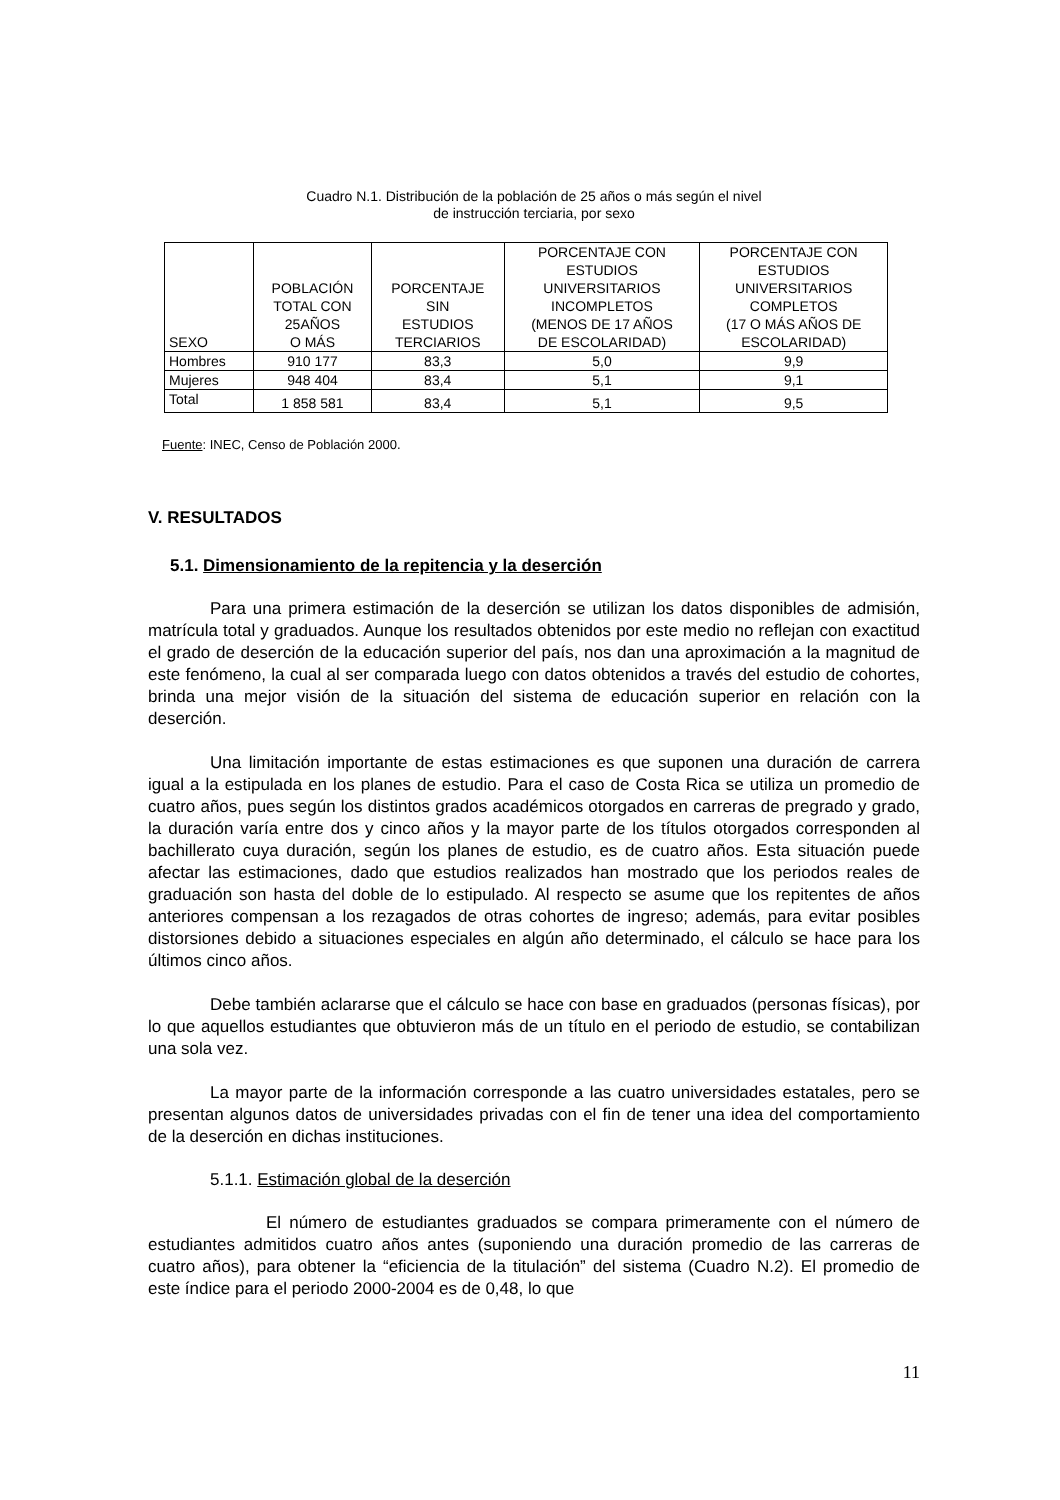Cuadro N.1. Distribución de la población de 25 años o más según el nivel
de instrucción terciaria, por sexo
| SEXO | POBLACIÓN TOTAL CON 25AÑOS O MÁS | PORCENTAJE SIN ESTUDIOS TERCIARIOS | PORCENTAJE CON ESTUDIOS UNIVERSITARIOS INCOMPLETOS (MENOS DE 17 AÑOS DE ESCOLARIDAD) | PORCENTAJE CON ESTUDIOS UNIVERSITARIOS COMPLETOS (17 O MÁS AÑOS DE ESCOLARIDAD) |
| --- | --- | --- | --- | --- |
| Hombres | 910 177 | 83,3 | 5,0 | 9,9 |
| Mujeres | 948 404 | 83,4 | 5,1 | 9,1 |
| Total | 1 858 581 | 83,4 | 5,1 | 9,5 |
Fuente: INEC, Censo de Población 2000.
V. RESULTADOS
5.1. Dimensionamiento de la repitencia y la deserción
Para una primera estimación de la deserción se utilizan los datos disponibles de admisión, matrícula total y graduados. Aunque los resultados obtenidos por este medio no reflejan con exactitud el grado de deserción de la educación superior del país, nos dan una aproximación a la magnitud de este fenómeno, la cual al ser comparada luego con datos obtenidos a través del estudio de cohortes, brinda una mejor visión de la situación del sistema de educación superior en relación con la deserción.
Una limitación importante de estas estimaciones es que suponen una duración de carrera igual a la estipulada en los planes de estudio. Para el caso de Costa Rica se utiliza un promedio de cuatro años, pues según los distintos grados académicos otorgados en carreras de pregrado y grado, la duración varía entre dos y cinco años y la mayor parte de los títulos otorgados corresponden al bachillerato cuya duración, según los planes de estudio, es de cuatro años. Esta situación puede afectar las estimaciones, dado que estudios realizados han mostrado que los periodos reales de graduación son hasta del doble de lo estipulado. Al respecto se asume que los repitentes de años anteriores compensan a los rezagados de otras cohortes de ingreso; además, para evitar posibles distorsiones debido a situaciones especiales en algún año determinado, el cálculo se hace para los últimos cinco años.
Debe también aclararse que el cálculo se hace con base en graduados (personas físicas), por lo que aquellos estudiantes que obtuvieron más de un título en el periodo de estudio, se contabilizan una sola vez.
La mayor parte de la información corresponde a las cuatro universidades estatales, pero se presentan algunos datos de universidades privadas con el fin de tener una idea del comportamiento de la deserción en dichas instituciones.
5.1.1. Estimación global de la deserción
El número de estudiantes graduados se compara primeramente con el número de estudiantes admitidos cuatro años antes (suponiendo una duración promedio de las carreras de cuatro años), para obtener la “eficiencia de la titulación” del sistema (Cuadro N.2). El promedio de este índice para el periodo 2000-2004 es de 0,48, lo que
11